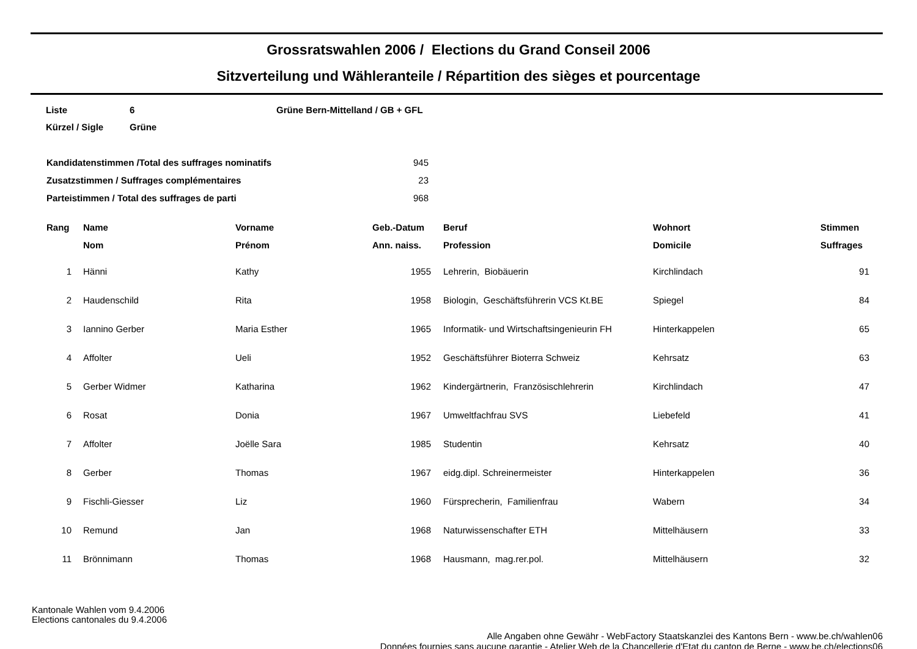Grossratswahlen 2006 / Elections du Grand Conseil 2006
Sitzverteilung und Wähleranteile / Répartition des sièges et pourcentage
| Liste | 6 | Grüne Bern-Mittelland / GB + GFL |
| Kürzel / Sigle | Grüne | |
| Kandidatenstimmen /Total des suffrages nominatifs | 945 |
| Zusatzstimmen / Suffrages complémentaires | 23 |
| Parteistimmen / Total des suffrages de parti | 968 |
| Rang | Name | Vorname | Geb.-Datum | | Beruf | Wohnort | Stimmen |
| --- | --- | --- | --- | --- | --- | --- | --- |
| | Nom | Prénom | Ann. naiss. | | Profession | Domicile | Suffrages |
| 1 | Hänni | Kathy | 1955 | | Lehrerin, Biobäuerin | Kirchlindach | 91 |
| 2 | Haudenschild | Rita | 1958 | | Biologin, Geschäftsführerin VCS Kt.BE | Spiegel | 84 |
| 3 | Iannino Gerber | Maria Esther | 1965 | | Informatik- und Wirtschaftsingenieurin FH | Hinterkappelen | 65 |
| 4 | Affolter | Ueli | 1952 | | Geschäftsführer Bioterra Schweiz | Kehrsatz | 63 |
| 5 | Gerber Widmer | Katharina | 1962 | | Kindergärtnerin, Französischlehrerin | Kirchlindach | 47 |
| 6 | Rosat | Donia | 1967 | | Umweltfachfrau SVS | Liebefeld | 41 |
| 7 | Affolter | Joëlle Sara | 1985 | | Studentin | Kehrsatz | 40 |
| 8 | Gerber | Thomas | 1967 | | eidg.dipl. Schreinermeister | Hinterkappelen | 36 |
| 9 | Fischli-Giesser | Liz | 1960 | | Fürsprecherin, Familienfrau | Wabern | 34 |
| 10 | Remund | Jan | 1968 | | Naturwissenschafter ETH | Mittelhäusern | 33 |
| 11 | Brönnimann | Thomas | 1968 | | Hausmann, mag.rer.pol. | Mittelhäusern | 32 |
Kantonale Wahlen vom 9.4.2006
Elections cantonales du 9.4.2006
Alle Angaben ohne Gewähr - WebFactory Staatskanzlei des Kantons Bern - www.be.ch/wahlen06
Données fournies sans aucune garantie - Atelier Web de la Chancellerie d'Etat du canton de Berne - www.be.ch/elections06